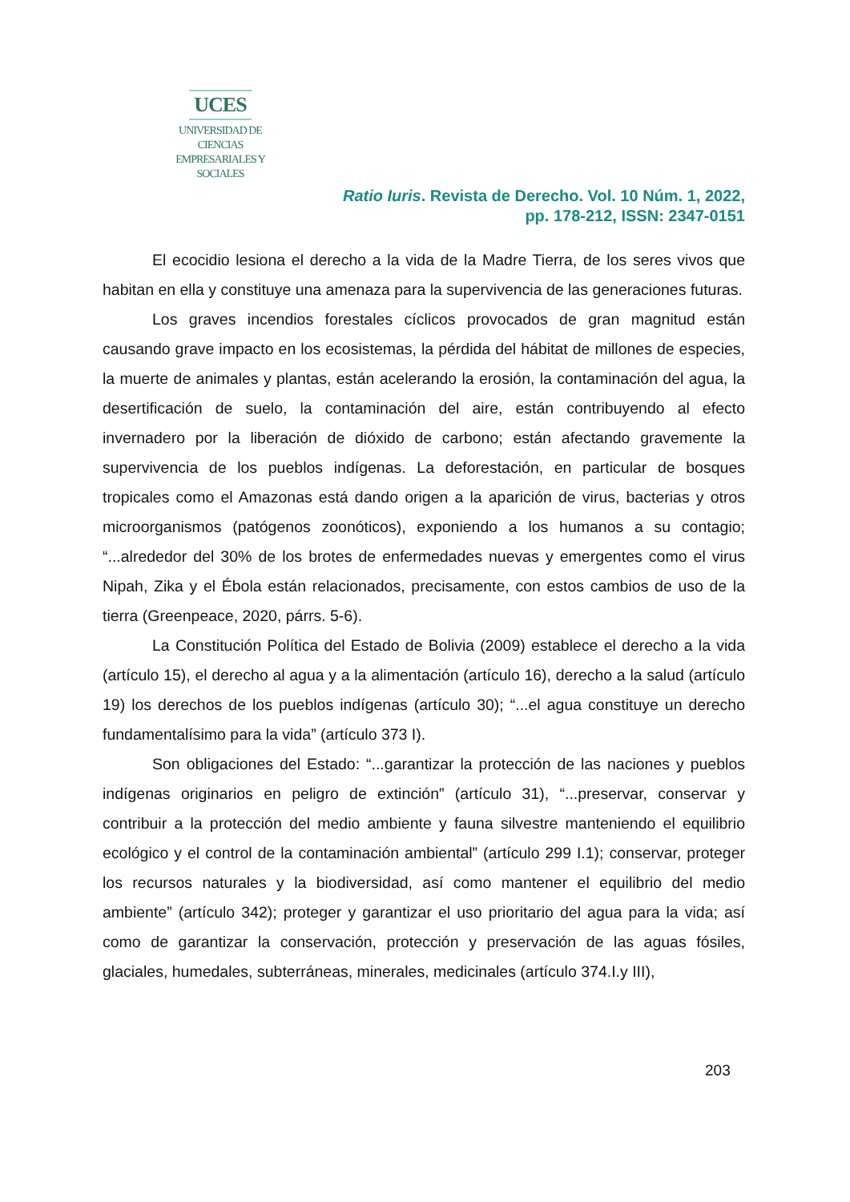UCES
UNIVERSIDAD DE CIENCIAS
EMPRESARIALES Y SOCIALES
Ratio Iuris. Revista de Derecho. Vol. 10 Núm. 1, 2022,
pp. 178-212, ISSN: 2347-0151
El ecocidio lesiona el derecho a la vida de la Madre Tierra, de los seres vivos que habitan en ella y constituye una amenaza para la supervivencia de las generaciones futuras.
Los graves incendios forestales cíclicos provocados de gran magnitud están causando grave impacto en los ecosistemas, la pérdida del hábitat de millones de especies, la muerte de animales y plantas, están acelerando la erosión, la contaminación del agua, la desertificación de suelo, la contaminación del aire, están contribuyendo al efecto invernadero por la liberación de dióxido de carbono; están afectando gravemente la supervivencia de los pueblos indígenas. La deforestación, en particular de bosques tropicales como el Amazonas está dando origen a la aparición de virus, bacterias y otros microorganismos (patógenos zoonóticos), exponiendo a los humanos a su contagio; “...alrededor del 30% de los brotes de enfermedades nuevas y emergentes como el virus Nipah, Zika y el Ébola están relacionados, precisamente, con estos cambios de uso de la tierra (Greenpeace, 2020, párrs. 5-6).
La Constitución Política del Estado de Bolivia (2009) establece el derecho a la vida (artículo 15), el derecho al agua y a la alimentación (artículo 16), derecho a la salud (artículo 19) los derechos de los pueblos indígenas (artículo 30); “...el agua constituye un derecho fundamentalísimo para la vida” (artículo 373 I).
Son obligaciones del Estado: “...garantizar la protección de las naciones y pueblos indígenas originarios en peligro de extinción” (artículo 31), “...preservar, conservar y contribuir a la protección del medio ambiente y fauna silvestre manteniendo el equilibrio ecológico y el control de la contaminación ambiental” (artículo 299 I.1); conservar, proteger los recursos naturales y la biodiversidad, así como mantener el equilibrio del medio ambiente” (artículo 342); proteger y garantizar el uso prioritario del agua para la vida; así como de garantizar la conservación, protección y preservación de las aguas fósiles, glaciales, humedales, subterráneas, minerales, medicinales (artículo 374.I.y III),
203